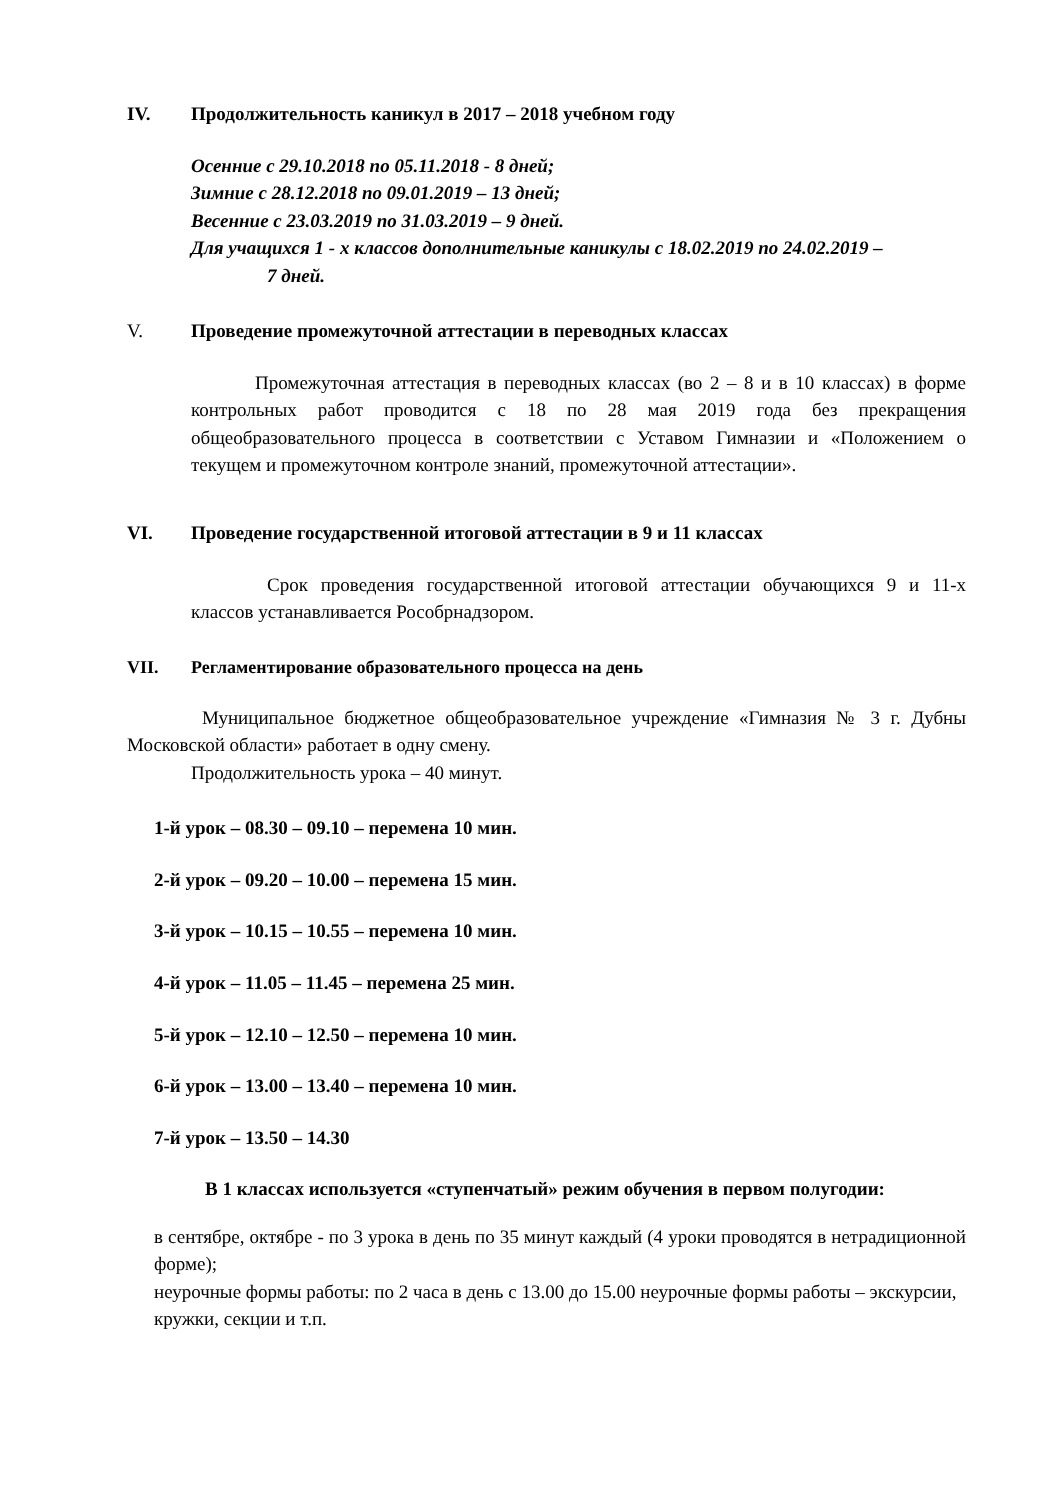IV. Продолжительность каникул в 2017 – 2018 учебном году
Осенние с 29.10.2018 по 05.11.2018 - 8 дней;
Зимние с 28.12.2018 по 09.01.2019 – 13 дней;
Весенние с 23.03.2019 по 31.03.2019 – 9 дней.
Для учащихся 1 - х классов дополнительные каникулы с 18.02.2019 по 24.02.2019 – 7 дней.
V. Проведение промежуточной аттестации в переводных классах
Промежуточная аттестация в переводных классах (во 2 – 8 и в 10 классах) в форме контрольных работ проводится с 18 по 28 мая 2019 года без прекращения общеобразовательного процесса в соответствии с Уставом Гимназии и «Положением о текущем и промежуточном контроле знаний, промежуточной аттестации».
VI. Проведение государственной итоговой аттестации в 9 и 11 классах
Срок проведения государственной итоговой аттестации обучающихся 9 и 11-х классов устанавливается Рособрнадзором.
VII. Регламентирование образовательного процесса на день
Муниципальное бюджетное общеобразовательное учреждение «Гимназия № 3 г. Дубны Московской области» работает в одну смену.
Продолжительность урока – 40 минут.
1-й урок – 08.30 – 09.10 – перемена 10 мин.
2-й урок – 09.20 – 10.00 – перемена 15 мин.
3-й урок – 10.15 – 10.55 – перемена 10 мин.
4-й урок – 11.05 – 11.45 – перемена 25 мин.
5-й урок – 12.10 – 12.50 – перемена 10 мин.
6-й урок – 13.00 – 13.40 – перемена 10 мин.
7-й урок – 13.50 – 14.30
В 1 классах используется «ступенчатый» режим обучения в первом полугодии:
в сентябре, октябре - по 3 урока в день по 35 минут каждый (4 уроки проводятся в нетрадиционной форме);
неурочные формы работы: по 2 часа в день с 13.00 до 15.00 неурочные формы работы – экскурсии, кружки, секции и т.п.